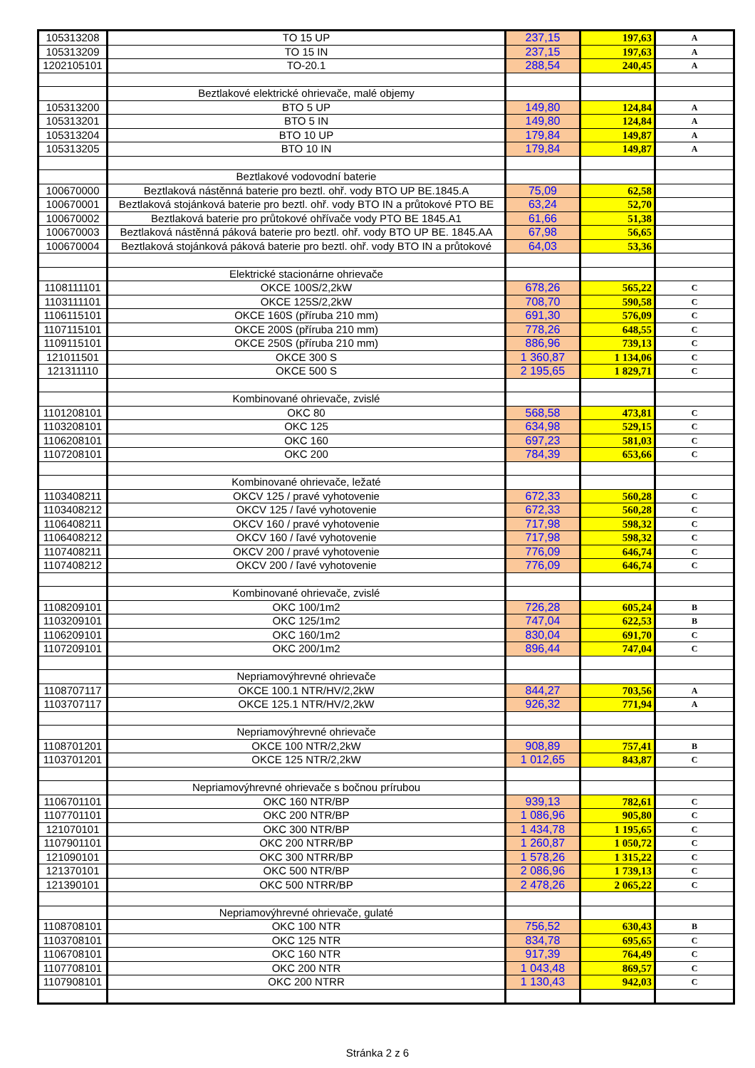| 105313208 | TO 15 UP | 237,15 | 197,63 | A |
| 105313209 | TO 15 IN | 237,15 | 197,63 | A |
| 1202105101 | TO-20.1 | 288,54 | 240,45 | A |
| | Beztlakové elektrické ohrievače, malé objemy | | | |
| 105313200 | BTO 5 UP | 149,80 | 124,84 | A |
| 105313201 | BTO 5 IN | 149,80 | 124,84 | A |
| 105313204 | BTO 10 UP | 179,84 | 149,87 | A |
| 105313205 | BTO 10 IN | 179,84 | 149,87 | A |
| | Beztlakové vodovodní baterie | | | |
| 100670000 | Beztlaková nástěnná baterie pro beztl. ohř. vody BTO UP BE.1845.A | 75,09 | 62,58 | |
| 100670001 | Beztlaková stojánková baterie pro beztl. ohř. vody BTO IN a průtokové PTO BE | 63,24 | 52,70 | |
| 100670002 | Beztlaková baterie pro průtokové ohřívače vody PTO BE 1845.A1 | 61,66 | 51,38 | |
| 100670003 | Beztlaková nástěnná páková baterie pro beztl. ohř. vody BTO UP BE. 1845.AA | 67,98 | 56,65 | |
| 100670004 | Beztlaková stojánková páková baterie pro beztl. ohř. vody BTO IN a průtokové | 64,03 | 53,36 | |
| | Elektrické stacionárne ohrievače | | | |
| 1108111101 | OKCE 100S/2,2kW | 678,26 | 565,22 | C |
| 1103111101 | OKCE 125S/2,2kW | 708,70 | 590,58 | C |
| 1106115101 | OKCE 160S (příruba 210 mm) | 691,30 | 576,09 | C |
| 1107115101 | OKCE 200S (příruba 210 mm) | 778,26 | 648,55 | C |
| 1109115101 | OKCE 250S (příruba 210 mm) | 886,96 | 739,13 | C |
| 121011501 | OKCE 300 S | 1 360,87 | 1 134,06 | C |
| 121311110 | OKCE 500 S | 2 195,65 | 1 829,71 | C |
| | Kombinované ohrievače, zvislé | | | |
| 1101208101 | OKC 80 | 568,58 | 473,81 | C |
| 1103208101 | OKC 125 | 634,98 | 529,15 | C |
| 1106208101 | OKC 160 | 697,23 | 581,03 | C |
| 1107208101 | OKC 200 | 784,39 | 653,66 | C |
| | Kombinované ohrievače, ležaté | | | |
| 1103408211 | OKCV 125 / pravé vyhotovenie | 672,33 | 560,28 | C |
| 1103408212 | OKCV 125 / ľavé vyhotovenie | 672,33 | 560,28 | C |
| 1106408211 | OKCV 160 / pravé vyhotovenie | 717,98 | 598,32 | C |
| 1106408212 | OKCV 160 / ľavé vyhotovenie | 717,98 | 598,32 | C |
| 1107408211 | OKCV 200 / pravé vyhotovenie | 776,09 | 646,74 | C |
| 1107408212 | OKCV 200 / ľavé vyhotovenie | 776,09 | 646,74 | C |
| | Kombinované ohrievače, zvislé | | | |
| 1108209101 | OKC 100/1m2 | 726,28 | 605,24 | B |
| 1103209101 | OKC 125/1m2 | 747,04 | 622,53 | B |
| 1106209101 | OKC 160/1m2 | 830,04 | 691,70 | C |
| 1107209101 | OKC 200/1m2 | 896,44 | 747,04 | C |
| | Nepriamovýhrevné ohrievače | | | |
| 1108707117 | OKCE 100.1 NTR/HV/2,2kW | 844,27 | 703,56 | A |
| 1103707117 | OKCE 125.1 NTR/HV/2,2kW | 926,32 | 771,94 | A |
| | Nepriamovýhrevné ohrievače | | | |
| 1108701201 | OKCE 100 NTR/2,2kW | 908,89 | 757,41 | B |
| 1103701201 | OKCE 125 NTR/2,2kW | 1 012,65 | 843,87 | C |
| | Nepriamovýhrevné ohrievače s bočnou prírubou | | | |
| 1106701101 | OKC 160 NTR/BP | 939,13 | 782,61 | C |
| 1107701101 | OKC 200 NTR/BP | 1 086,96 | 905,80 | C |
| 121070101 | OKC 300 NTR/BP | 1 434,78 | 1 195,65 | C |
| 1107901101 | OKC 200 NTRR/BP | 1 260,87 | 1 050,72 | C |
| 121090101 | OKC 300 NTRR/BP | 1 578,26 | 1 315,22 | C |
| 121370101 | OKC 500 NTR/BP | 2 086,96 | 1 739,13 | C |
| 121390101 | OKC 500 NTRR/BP | 2 478,26 | 2 065,22 | C |
| | Nepriamovýhrevné ohrievače, gulaté | | | |
| 1108708101 | OKC 100 NTR | 756,52 | 630,43 | B |
| 1103708101 | OKC 125 NTR | 834,78 | 695,65 | C |
| 1106708101 | OKC 160 NTR | 917,39 | 764,49 | C |
| 1107708101 | OKC 200 NTR | 1 043,48 | 869,57 | C |
| 1107908101 | OKC 200 NTRR | 1 130,43 | 942,03 | C |
Stránka 2 z 6